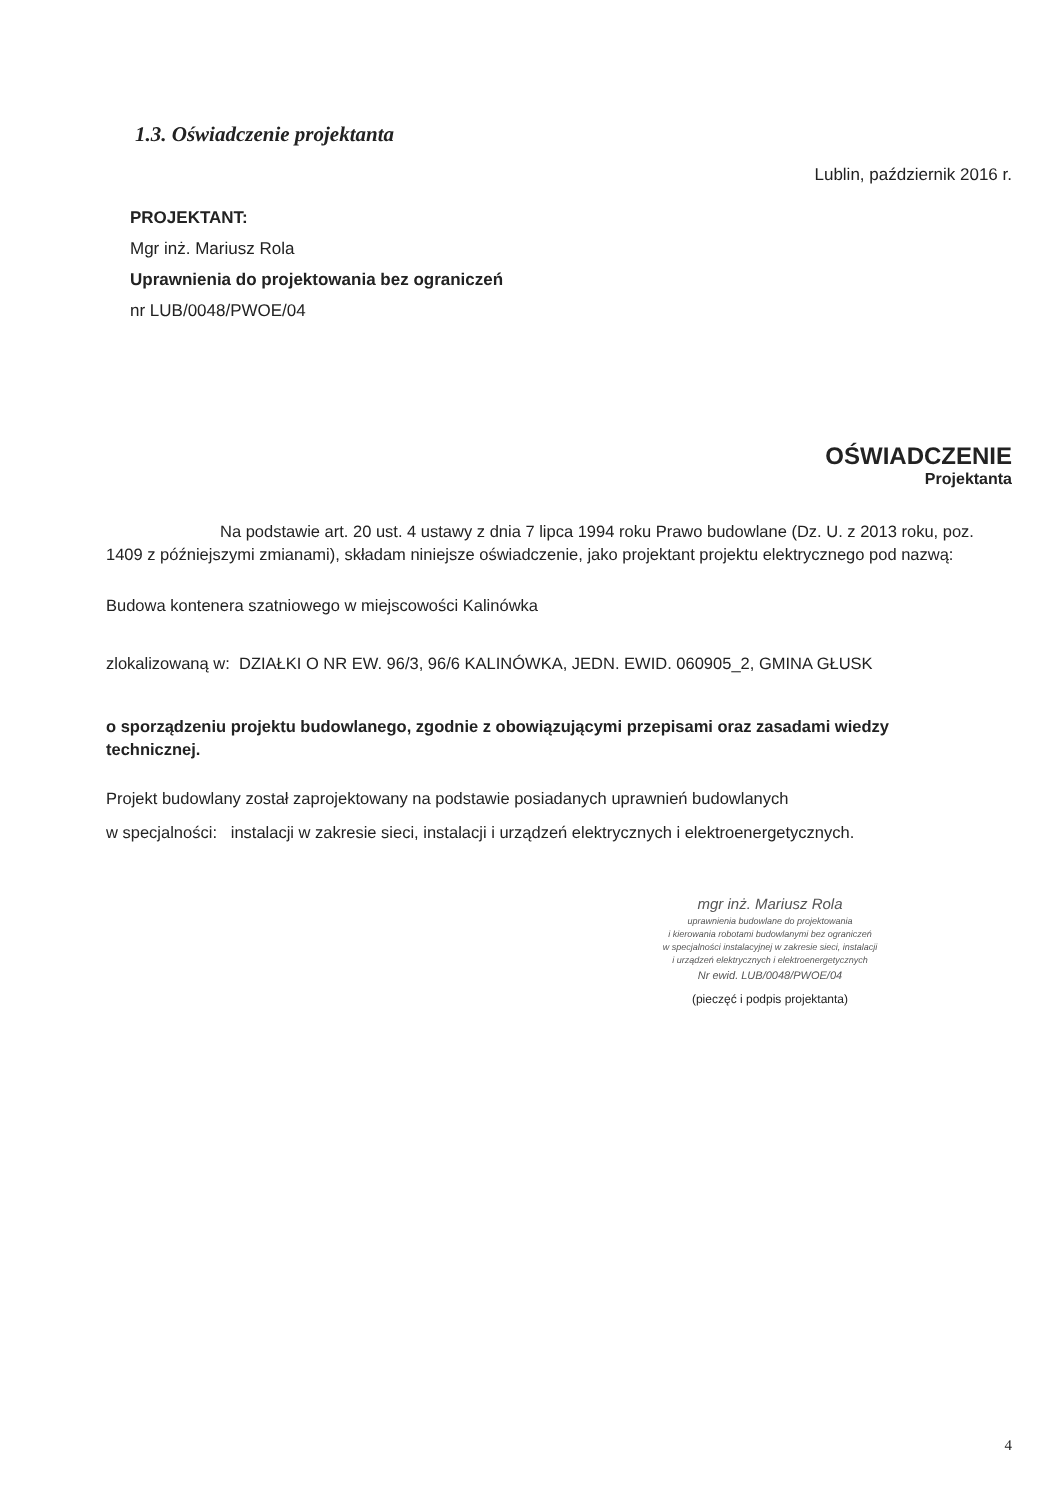1.3. Oświadczenie projektanta
Lublin, październik 2016 r.
PROJEKTANT:
Mgr inż. Mariusz Rola
Uprawnienia do projektowania bez ograniczeń
nr LUB/0048/PWOE/04
OŚWIADCZENIE
Projektanta
Na podstawie art. 20 ust. 4 ustawy z dnia 7 lipca 1994 roku Prawo budowlane (Dz. U. z 2013 roku, poz. 1409 z późniejszymi zmianami), składam niniejsze oświadczenie, jako projektant projektu elektrycznego pod nazwą:
Budowa kontenera szatniowego w miejscowości Kalinówka
zlokalizowaną w: DZIAŁKI O NR EW. 96/3, 96/6 KALINÓWKA, JEDN. EWID. 060905_2, GMINA GŁUSK
o sporządzeniu projektu budowlanego, zgodnie z obowiązującymi przepisami oraz zasadami wiedzy technicznej.
Projekt budowlany został zaprojektowany na podstawie posiadanych uprawnień budowlanych
w specjalności: instalacji w zakresie sieci, instalacji i urządzeń elektrycznych i elektroenergetycznych.
mgr inż. Mariusz Rola
uprawnienia budowlane do projektowania
i kierowania robotami budowlanymi bez ograniczeń
w specjalności instalacyjnej w zakresie sieci, instalacji
i urządzeń elektrycznych i elektroenergetycznych
Nr ewid. LUB/0048/PWOE/04
(pieczęć i podpis projektanta)
4